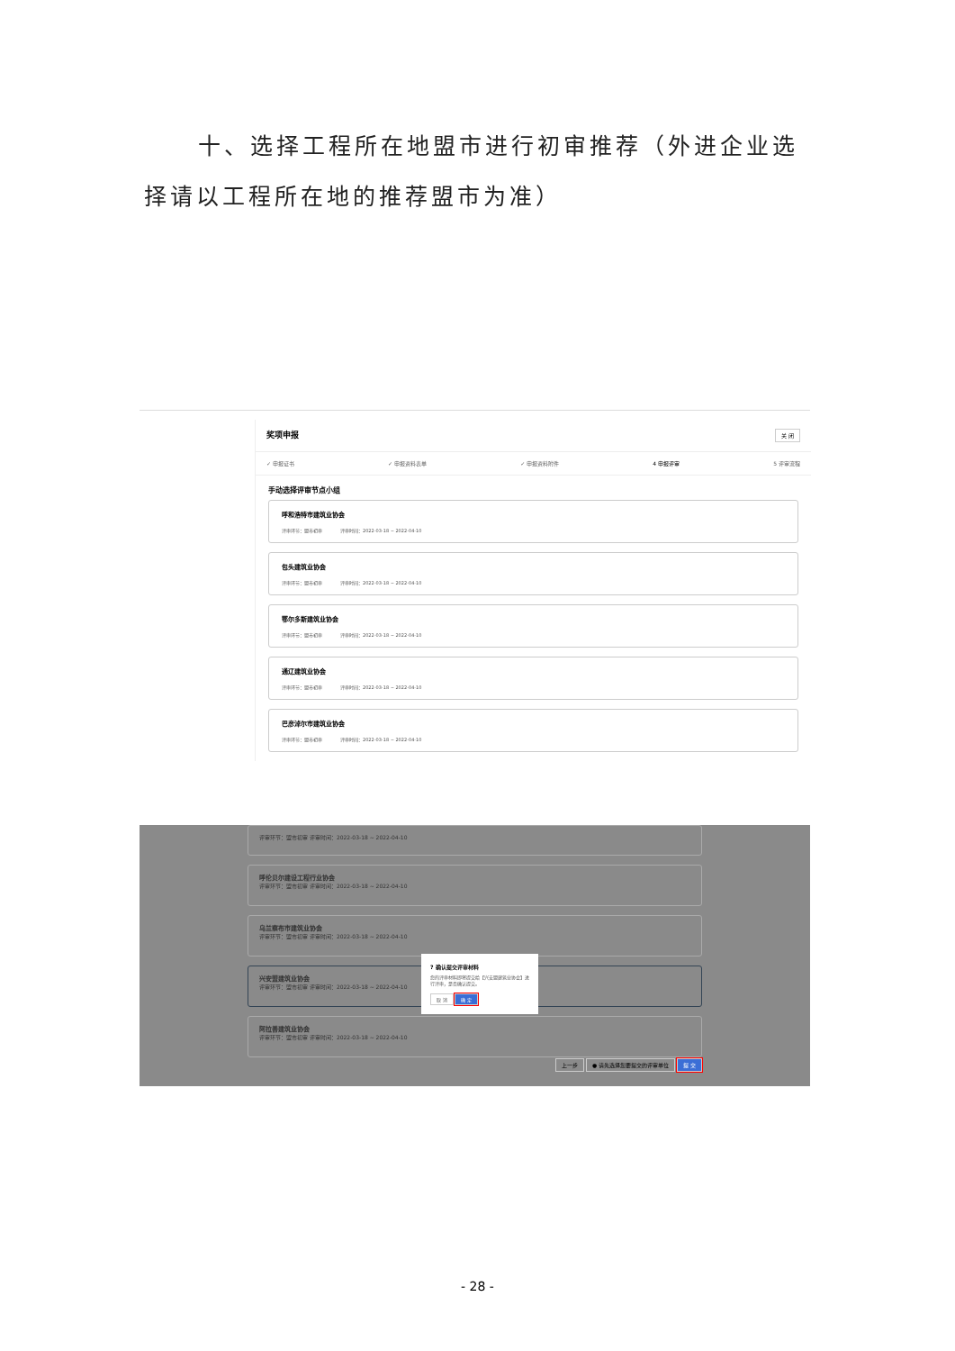十、选择工程所在地盟市进行初审推荐（外进企业选择请以工程所在地的推荐盟市为准）
奖项申报 关 闭
✓ 申报证书 ✓ 申报资料表单 ✓ 申报资料附件 4 申报评审 5 评审流程
手动选择评审节点小组
呼和浩特市建筑业协会
评审环节：盟市初审 评审时间：2022-03-18 ~ 2022-04-10
包头建筑业协会
评审环节：盟市初审 评审时间：2022-03-18 ~ 2022-04-10
鄂尔多斯建筑业协会
评审环节：盟市初审 评审时间：2022-03-18 ~ 2022-04-10
通辽建筑业协会
评审环节：盟市初审 评审时间：2022-03-18 ~ 2022-04-10
巴彦淖尔市建筑业协会
评审环节：盟市初审 评审时间：2022-03-18 ~ 2022-04-10
评审环节：盟市初审 评审时间：2022-03-18 ~ 2022-04-10
呼伦贝尔建设工程行业协会
评审环节：盟市初审 评审时间：2022-03-18 ~ 2022-04-10
乌兰察布市建筑业协会
评审环节：盟市初审 评审时间：2022-03-18 ~ 2022-04-10
兴安盟建筑业协会
评审环节：盟市初审 评审时间：2022-03-18 ~ 2022-04-10
阿拉善建筑业协会
评审环节：盟市初审 评审时间：2022-03-18 ~ 2022-04-10
? 确认提交评审材料
您的评审材料即将提交给【兴安盟建筑业协会】进行评审，是否确认提交。
取 消 确 定
上一步 ● 请先选择您要提交的评审单位 提 交
- 28 -